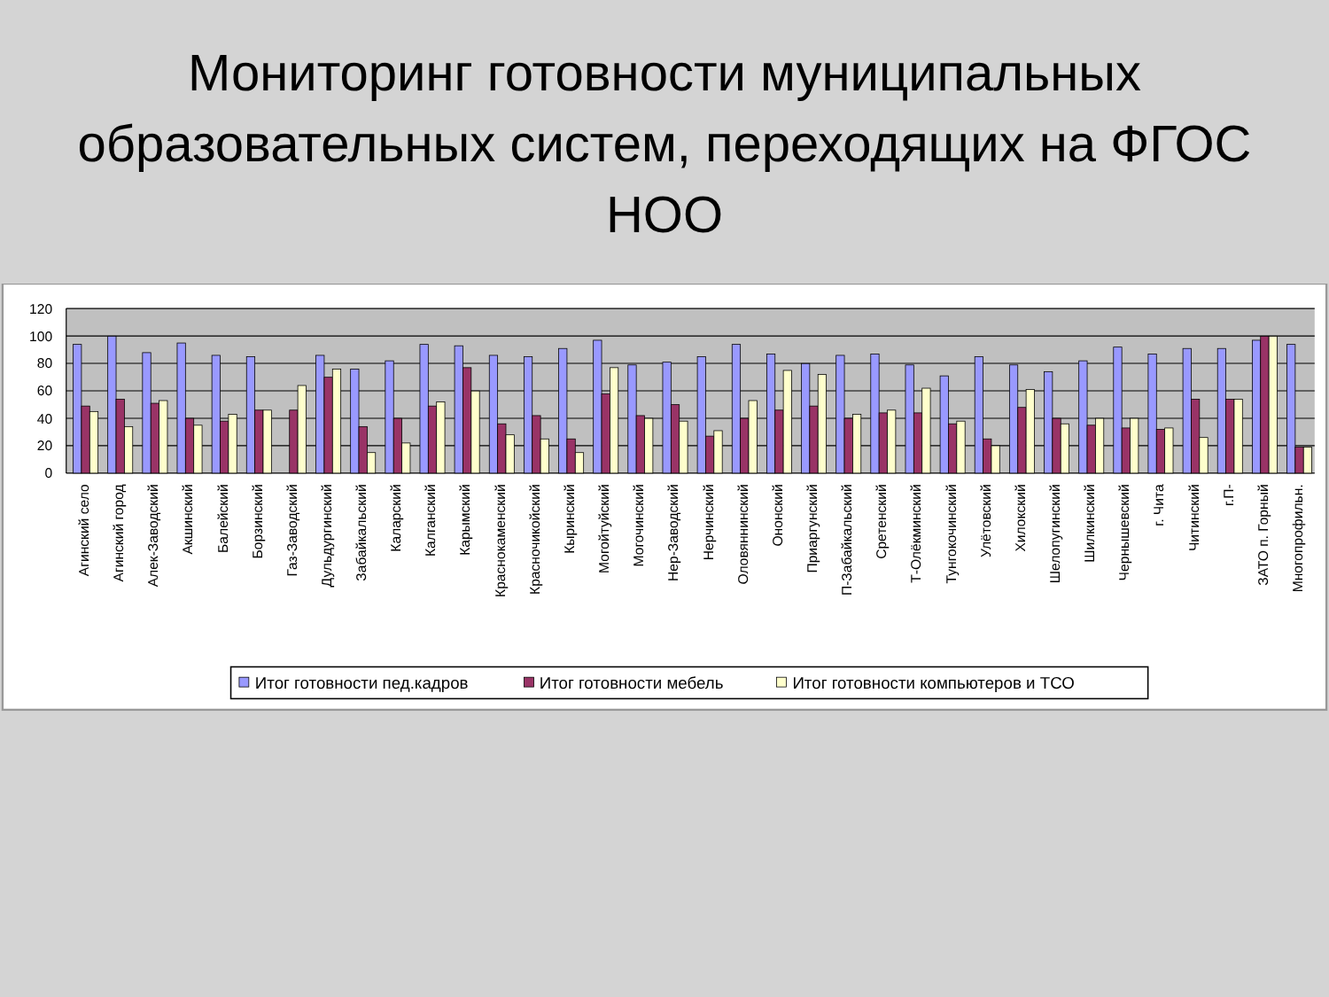Мониторинг готовности муниципальных образовательных систем, переходящих на ФГОС НОО
120
100
80
60
40
20
0
Агинский село
Агинский город
Алек-Заводский
Акшинский
Балейский
Борзинский
Газ-Заводский
Дульдургинский
Забайкальский
Каларский
Калганский
Карымский
Краснокаменский
Красночикойский
Кыринский
Могойтуйский
Могочинский
Нер-Заводский
Нерчинский
Оловяннинский
Ононский
Приаргунский
П-Забайкальский
Сретенский
Т-Олёкминский
Тунгокочинский
Улётовский
Хилокский
Шелопугинский
Шилкинский
Чернышевский
г. Чита
Читинский
г.П-
ЗАТО п. Горный
Многопрофильн.
Итог готовности пед.кадров
Итог готовности мебель
Итог готовности компьютеров и ТСО